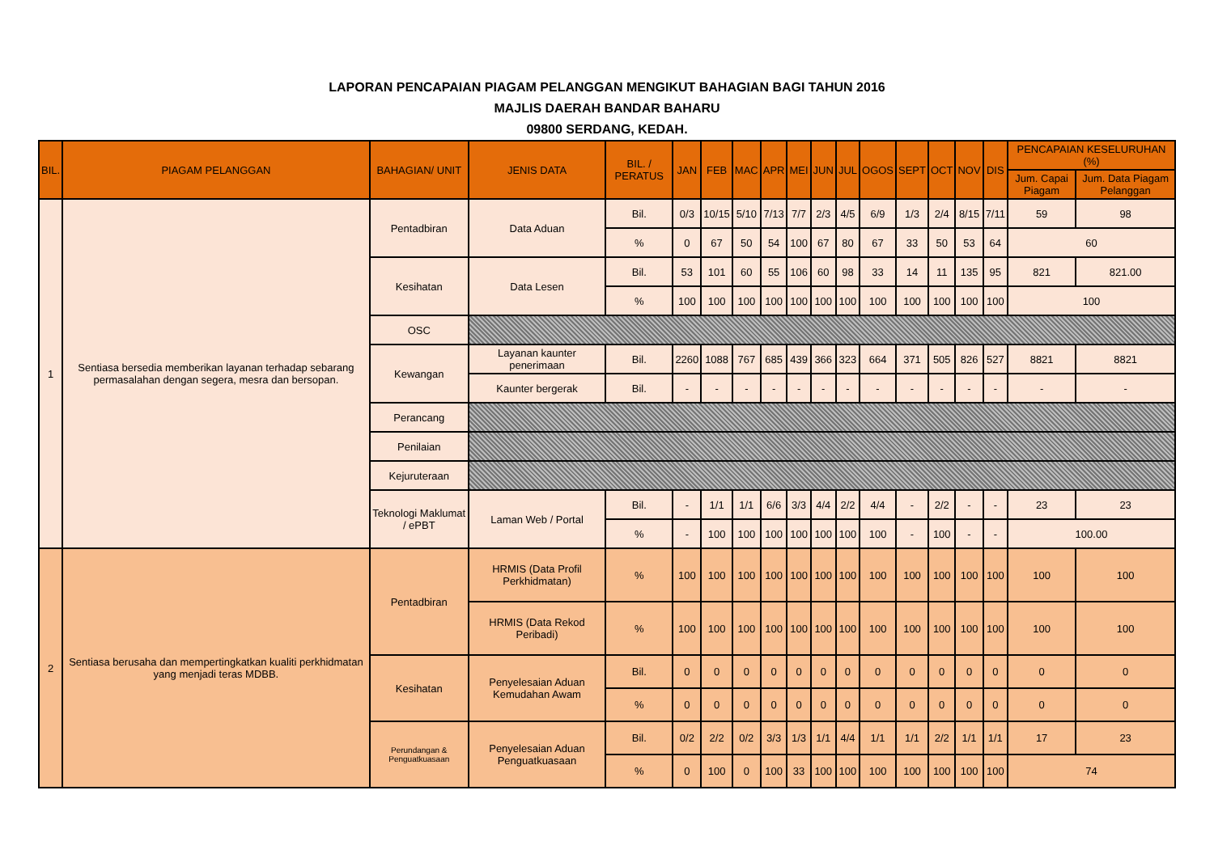LAPORAN PENCAPAIAN PIAGAM PELANGGAN MENGIKUT BAHAGIAN BAGI TAHUN 2016
MAJLIS DAERAH BANDAR BAHARU
09800 SERDANG, KEDAH.
| BIL. | PIAGAM PELANGGAN | BAHAGIAN/ UNIT | JENIS DATA | BIL. / PERATUS | JAN | FEB | MAC | APR | MEI | JUN | JUL | OGOS | SEPT | OCT | NOV | DIS | PENCAPAIAN KESELURUHAN (%) | | | |
| --- | --- | --- | --- | --- | --- | --- | --- | --- | --- | --- | --- | --- | --- | --- | --- | --- | --- | --- | --- | --- |
| | | | | | | | | | | | | | | | | | Jum. Capai Piagam | Jum. Data Piagam Pelanggan | | |
| 1 | Sentiasa bersedia memberikan layanan terhadap sebarang permasalahan dengan segera, mesra dan bersopan. | Pentadbiran | Data Aduan | Bil. | 0/3 | 10/15 | 5/10 | 7/13 | 7/7 | 2/3 | 4/5 | 6/9 | 1/3 | 2/4 | 8/15 | 7/11 | 59 | 98 | | |
| | | | | % | 0 | 67 | 50 | 54 | 100 | 67 | 80 | 67 | 33 | 50 | 53 | 64 | 60 | | | |
| | | Kesihatan | Data Lesen | Bil. | 53 | 101 | 60 | 55 | 106 | 60 | 98 | 33 | 14 | 11 | 135 | 95 | 821 | 821.00 | | |
| | | | | % | 100 | 100 | 100 | 100 | 100 | 100 | 100 | 100 | 100 | 100 | 100 | 100 | 100 | | | |
| | | OSC | | | | | | | | | | | | | | | | | | |
| | | Kewangan | Layanan kaunter penerimaan | Bil. | 2260 | 1088 | 767 | 685 | 439 | 366 | 323 | 664 | 371 | 505 | 826 | 527 | 8821 | 8821 | | |
| | | | Kaunter bergerak | Bil. | - | - | - | - | - | - | - | - | - | - | - | - | - | - | | |
| | | Perancang | | | | | | | | | | | | | | | | | | |
| | | Penilaian | | | | | | | | | | | | | | | | | | |
| | | Kejuruteraan | | | | | | | | | | | | | | | | | | |
| | | Teknologi Maklumat / ePBT | Laman Web / Portal | Bil. | - | 1/1 | 1/1 | 6/6 | 3/3 | 4/4 | 2/2 | 4/4 | - | 2/2 | - | - | 23 | 23 | | |
| | | | | % | - | 100 | 100 | 100 | 100 | 100 | 100 | 100 | - | 100 | - | - | 100.00 | | | |
| | | 2 | Sentiasa berusaha dan mempertingkatkan kualiti perkhidmatan yang menjadi teras MDBB. | Pentadbiran | HRMIS (Data Profil Perkhidmatan) | % | 100 | 100 | 100 | 100 | 100 | 100 | 100 | 100 | 100 | 100 | 100 | 100 | 100 | 100 |
| HRMIS (Data Rekod Peribadi) | % | | | | 100 | 100 | 100 | 100 | 100 | 100 | 100 | 100 | 100 | 100 | 100 | 100 | 100 | 100 | | |
| Kesihatan | Penyelesaian Aduan Kemudahan Awam | | | Bil. | 0 | 0 | 0 | 0 | 0 | 0 | 0 | 0 | 0 | 0 | 0 | 0 | 0 | 0 | | |
| | | | | % | 0 | 0 | 0 | 0 | 0 | 0 | 0 | 0 | 0 | 0 | 0 | 0 | 0 | 0 | | |
| Perundangan & Penguatkuasaan | Penyelesaian Aduan Penguatkuasaan | | | Bil. | 0/2 | 2/2 | 0/2 | 3/3 | 1/3 | 1/1 | 4/4 | 1/1 | 1/1 | 2/2 | 1/1 | 1/1 | 17 | 23 | | |
| | | | | % | 0 | 100 | 0 | 100 | 33 | 100 | 100 | 100 | 100 | 100 | 100 | 100 | 74 | | | |